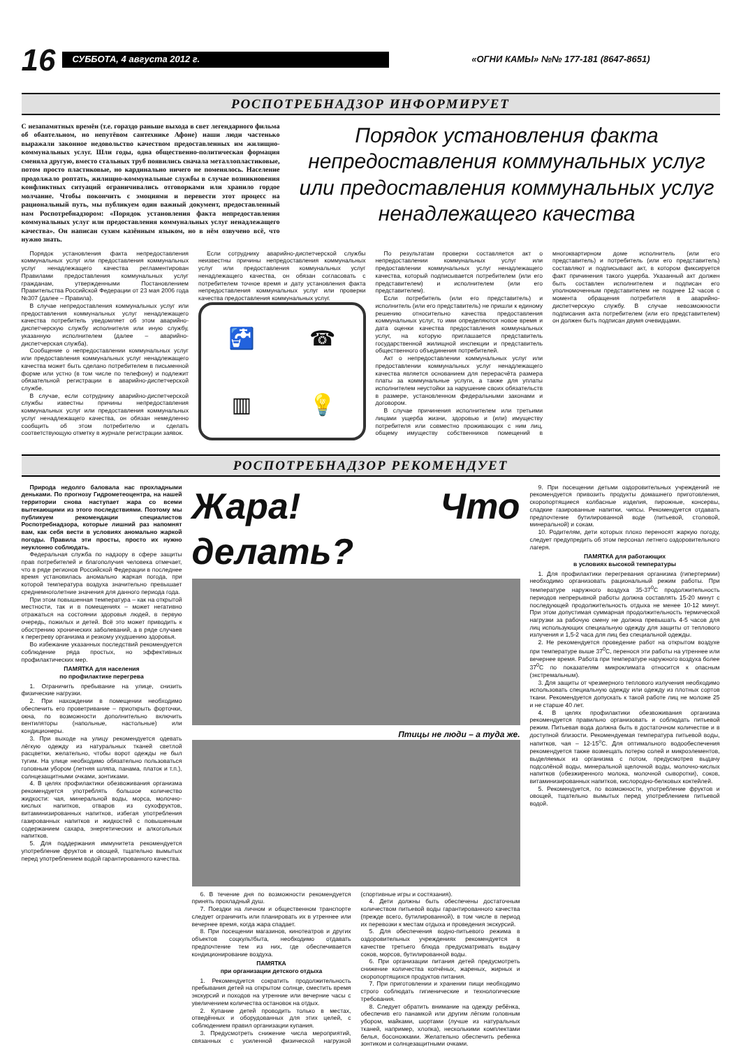16 СУББОТА, 4 августа 2012 г. «ОГНИ КАМЫ» №№ 177-181 (8647-8651)
РОСПОТРЕБНАДЗОР ИНФОРМИРУЕТ
С незапамятных времён (т.е. гораздо раньше выхода в свет легендарного фильма об обаятельном, но непутёвом сантехнике Афоне) наши люди частенько выражали законное недовольство качеством предоставленных им жилищно-коммунальных услуг. Шли годы, одна общественно-политическая формация сменяла другую, вместо стальных труб появились сначала металлопластиковые, потом просто пластиковые, но кардинально ничего не поменялось. Население продолжало роптать, жилищно-коммунальные службы в случае возникновения конфликтных ситуаций ограничивались отговорками или хранило гордое молчание. Чтобы покончить с эмоциями и перевести этот процесс на рациональный путь, мы публикуем один важный документ, предоставленный нам Роспотребнадзором: «Порядок установления факта непредоставления коммунальных услуг или предоставления коммунальных услуг ненадлежащего качества». Он написан сухим казённым языком, но в нём озвучено всё, что нужно знать.
Порядок установления факта непредоставления коммунальных услуг или предоставления коммунальных услуг ненадлежащего качества
Порядок установления факта непредоставления коммунальных услуг или предоставления коммунальных услуг ненадлежащего качества регламентирован Правилами предоставления коммунальных услуг гражданам, утвержденными Постановлением Правительства Российской Федерации от 23 мая 2006 года №307 (далее – Правила).
В случае непредоставления коммунальных услуг или предоставления коммунальных услуг ненадлежащего качества потребитель уведомляет об этом аварийно-диспетчерскую службу исполнителя или иную службу, указанную исполнителем (далее – аварийно-диспетчерская служба).
Сообщение о непредоставлении коммунальных услуг или предоставления коммунальных услуг ненадлежащего качества может быть сделано потребителем в письменной форме или устно (в том числе по телефону) и подлежит обязательной регистрации в аварийно-диспетчерской службе.
В случае, если сотруднику аварийно-диспетчерской службы известны причины непредоставления коммунальных услуг или предоставления коммунальных услуг ненадлежащего качества, он обязан немедленно сообщить об этом потребителю и сделать соответствующую отметку в журнале регистрации заявок.
Если сотруднику аварийно-диспетчерской службы неизвестны причины непредоставления коммунальных услуг или предоставления коммунальных услуг ненадлежащего качества, он обязан согласовать с потребителем точное время и дату установления факта непредоставления коммунальных услуг или проверки качества предоставления коммунальных услуг.
🚰 ☎ ▥ 💡
По результатам проверки составляется акт о непредоставлении коммунальных услуг или предоставлении коммунальных услуг ненадлежащего качества, который подписывается потребителем (или его представителем) и исполнителем (или его представителем).
Если потребитель (или его представитель) и исполнитель (или его представитель) не пришли к единому решению относительно качества предоставления коммунальных услуг, то ими определяются новое время и дата оценки качества предоставления коммунальных услуг, на которую приглашается представитель государственной жилищной инспекции и представитель общественного объединения потребителей.
Акт о непредоставлении коммунальных услуг или предоставлении коммунальных услуг ненадлежащего качества является основанием для перерасчёта размера платы за коммунальные услуги, а также для уплаты исполнителем неустойки за нарушение своих обязательств в размере, установленном федеральными законами и договором.
В случае причинения исполнителем или третьими лицами ущерба жизни, здоровью и (или) имуществу потребителя или совместно проживающих с ним лиц, общему имуществу собственников помещений в многоквартирном доме исполнитель (или его представитель) и потребитель (или его представитель) составляют и подписывают акт, в котором фиксируется факт причинения такого ущерба. Указанный акт должен быть составлен исполнителем и подписан его уполномоченным представителем не позднее 12 часов с момента обращения потребителя в аварийно-диспетчерскую службу. В случае невозможности подписания акта потребителем (или его представителем) он должен быть подписан двумя очевидцами.
РОСПОТРЕБНАДЗОР РЕКОМЕНДУЕТ
Природа недолго баловала нас прохладными деньками. По прогнозу Гидрометеоцентра, на нашей территории снова наступает жара со всеми вытекающими из этого последствиями. Поэтому мы публикуем рекомендации специалистов Роспотребнадзора, которые лишний раз напомнят вам, как себя вести в условиях аномально жаркой погоды. Правила эти просты, просто их нужно неуклонно соблюдать.
Федеральная служба по надзору в сфере защиты прав потребителей и благополучия человека отмечает, что в ряде регионов Российской Федерации в последнее время установилась аномально жаркая погода, при которой температура воздуха значительно превышает среднемноголетние значения для данного периода года.
При этом повышенная температура – как на открытой местности, так и в помещениях – может негативно отражаться на состоянии здоровья людей, в первую очередь, пожилых и детей. Всё это может приводить к обострению хронических заболеваний, а в ряде случаев к перегреву организма и резкому ухудшению здоровья.
Во избежание указанных последствий рекомендуется соблюдение ряда простых, но эффективных профилактических мер.
ПАМЯТКА для населения
по профилактике перегрева
1. Ограничить пребывание на улице, снизить физические нагрузки.
2. При нахождении в помещении необходимо обеспечить его проветривание – приоткрыть форточки, окна, по возможности дополнительно включить вентиляторы (напольные, настольные) или кондиционеры.
3. При выходе на улицу рекомендуется одевать лёгкую одежду из натуральных тканей светлой расцветки, желательно, чтобы ворот одежды не был тугим. На улице необходимо обязательно пользоваться головным убором (летняя шляпа, панама, платок и т.п.), солнцезащитными очками, зонтиками.
4. В целях профилактики обезвоживания организма рекомендуется употреблять большое количество жидкости: чая, минеральной воды, морса, молочно-кислых напитков, отваров из сухофруктов, витаминизированных напитков, избегая употребления газированных напитков и жидкостей с повышенным содержанием сахара, энергетических и алкогольных напитков.
5. Для поддержания иммунитета рекомендуется употребление фруктов и овощей, тщательно вымытых перед употреблением водой гарантированного качества.
Жара! Что делать?
Птицы не люди – а туда же.
6. В течение дня по возможности рекомендуется принять прохладный душ.
7. Поездки на личном и общественном транспорте следует ограничить или планировать их в утреннее или вечернее время, когда жара спадает.
8. При посещении магазинов, кинотеатров и других объектов соцкультбыта, необходимо отдавать предпочтение тем из них, где обеспечивается кондиционирование воздуха.
ПАМЯТКА
при организации детского отдыха
1. Рекомендуется сократить продолжительность пребывания детей на открытом солнце, сместить время экскурсий и походов на утренние или вечерние часы с увеличением количества остановок на отдых.
2. Купание детей проводить только в местах, отведённых и оборудованных для этих целей, с соблюдением правил организации купания.
3. Предусмотреть снижение числа мероприятий, связанных с усиленной физической нагрузкой (спортивные игры и состязания).
4. Дети должны быть обеспечены достаточным количеством питьевой воды гарантированного качества (прежде всего, бутилированной), в том числе в период их перевозки к местам отдыха и проведения экскурсий.
5. Для обеспечения водно-питьевого режима в оздоровительных учреждениях рекомендуется в качестве третьего блюда предусматривать выдачу соков, морсов, бутилированной воды.
6. При организации питания детей предусмотреть снижение количества копчёных, жареных, жирных и скоропортящихся продуктов питания.
7. При приготовлении и хранении пищи необходимо строго соблюдать гигиенические и технологические требования.
8. Следует обратить внимание на одежду ребёнка, обеспечив его панамкой или другим лёгким головным убором, майками, шортами (лучше из натуральных тканей, например, хлопка), несколькими комплектами белья, босоножками. Желательно обеспечить ребенка зонтиком и солнцезащитными очками.
9. При посещении детьми оздоровительных учреждений не рекомендуется привозить продукты домашнего приготовления, скоропортящиеся колбасные изделия, пирожные, консервы, сладкие газированные напитки, чипсы. Рекомендуется отдавать предпочтение бутилированной воде (питьевой, столовой, минеральной) и сокам.
10. Родителям, дети которых плохо переносят жаркую погоду, следует предупредить об этом персонал летнего оздоровительного лагеря.
ПАМЯТКА для работающих
в условиях высокой температуры
1. Для профилактики перегревания организма (гипертермии) необходимо организовать рациональный режим работы. При температуре наружного воздуха 35-37<sup>0</sup>С продолжительность периодов непрерывной работы должна составлять 15-20 минут с последующей продолжительность отдыха не менее 10-12 минут. При этом допустимая суммарная продолжительность термической нагрузки за рабочую смену не должна превышать 4-5 часов для лиц использующих специальную одежду для защиты от теплового излучения и 1,5-2 часа для лиц без специальной одежды.
2. Не рекомендуется проведение работ на открытом воздухе при температуре выше 37<sup>0</sup>С, перенося эти работы на утреннее или вечернее время. Работа при температуре наружного воздуха более 37<sup>0</sup>С по показателям микроклимата относится к опасным (экстремальным).
3. Для защиты от чрезмерного теплового излучения необходимо использовать специальную одежду или одежду из плотных сортов ткани. Рекомендуется допускать к такой работе лиц не моложе 25 и не старше 40 лет.
4. В целях профилактики обезвоживания организма рекомендуется правильно организовать и соблюдать питьевой режим. Питьевая вода должна быть в достаточном количестве и в доступной близости. Рекомендуемая температура питьевой воды, напитков, чая – 12-15<sup>о</sup>С. Для оптимального водообеспечения рекомендуется также возмещать потерю солей и микроэлементов, выделяемых из организма с потом, предусмотрев выдачу подсолёной воды, минеральной щелочной воды, молочно-кислых напитков (обезжиренного молока, молочной сыворотки), соков, витаминизированных напитков, кислородно-белковых коктейлей.
5. Рекомендуется, по возможности, употребление фруктов и овощей, тщательно вымытых перед употреблением питьевой водой.